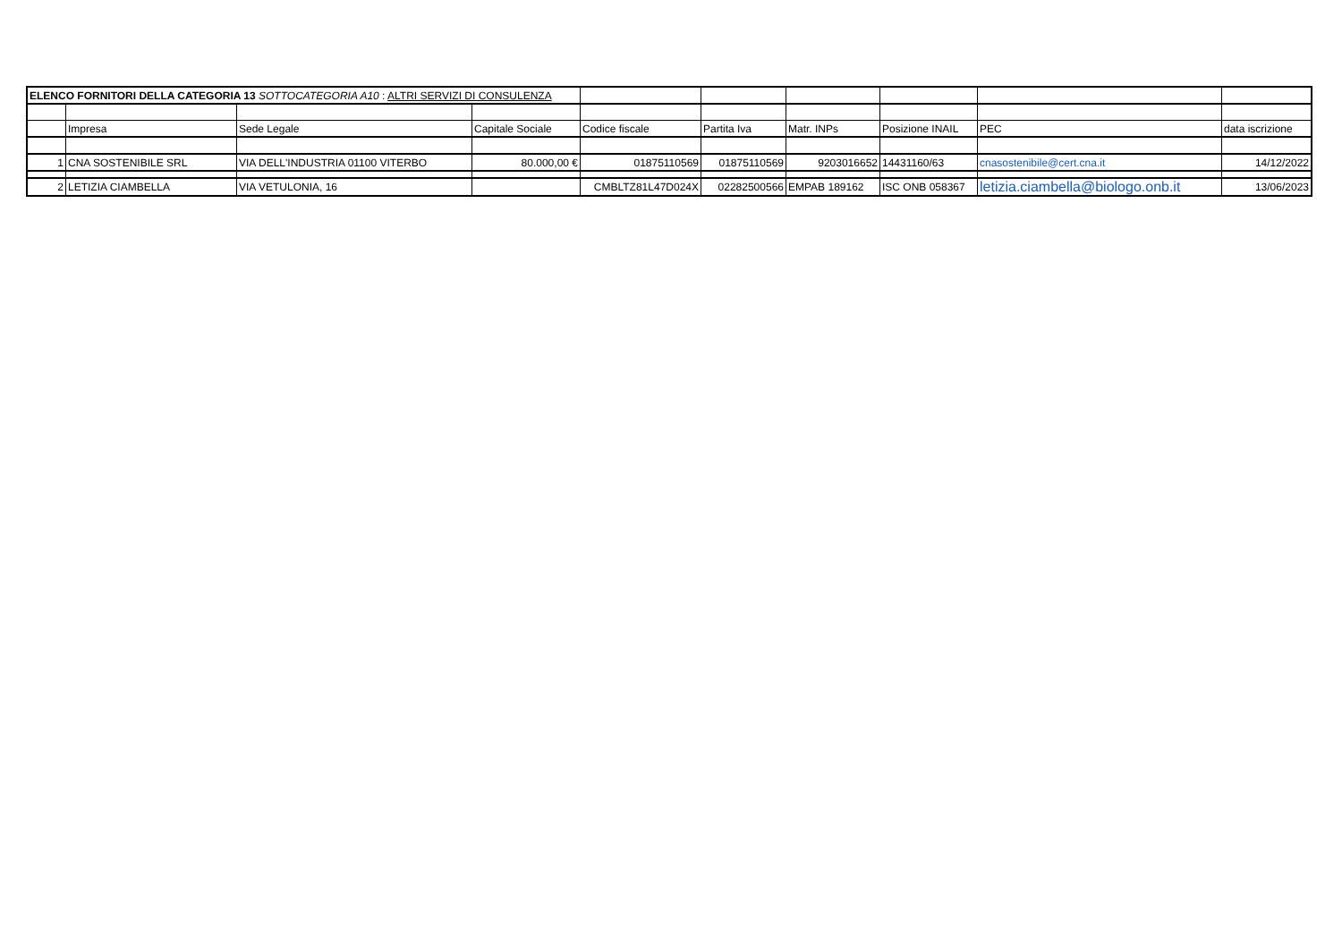| ELENCO FORNITORI DELLA CATEGORIA 13 SOTTOCATEGORIA A10 : ALTRI SERVIZI DI CONSULENZA | | | | | | | | | |
| | Impresa | Sede Legale | Capitale Sociale | Codice fiscale | Partita Iva | Matr. INPs | Posizione INAIL | PEC | data iscrizione |
| 1 | CNA SOSTENIBILE SRL | VIA DELL'INDUSTRIA 01100 VITERBO | 80.000,00 € | 01875110569 | 01875110569 | 9203016652 | 14431160/63 | cnasostenibile@cert.cna.it | 14/12/2022 |
| 2 | LETIZIA CIAMBELLA | VIA VETULONIA, 16 | | CMBLTZ81L47D024X | 02282500566 | EMPAB 189162 | ISC ONB 058367 | letizia.ciambella@biologo.onb.it | 13/06/2023 |